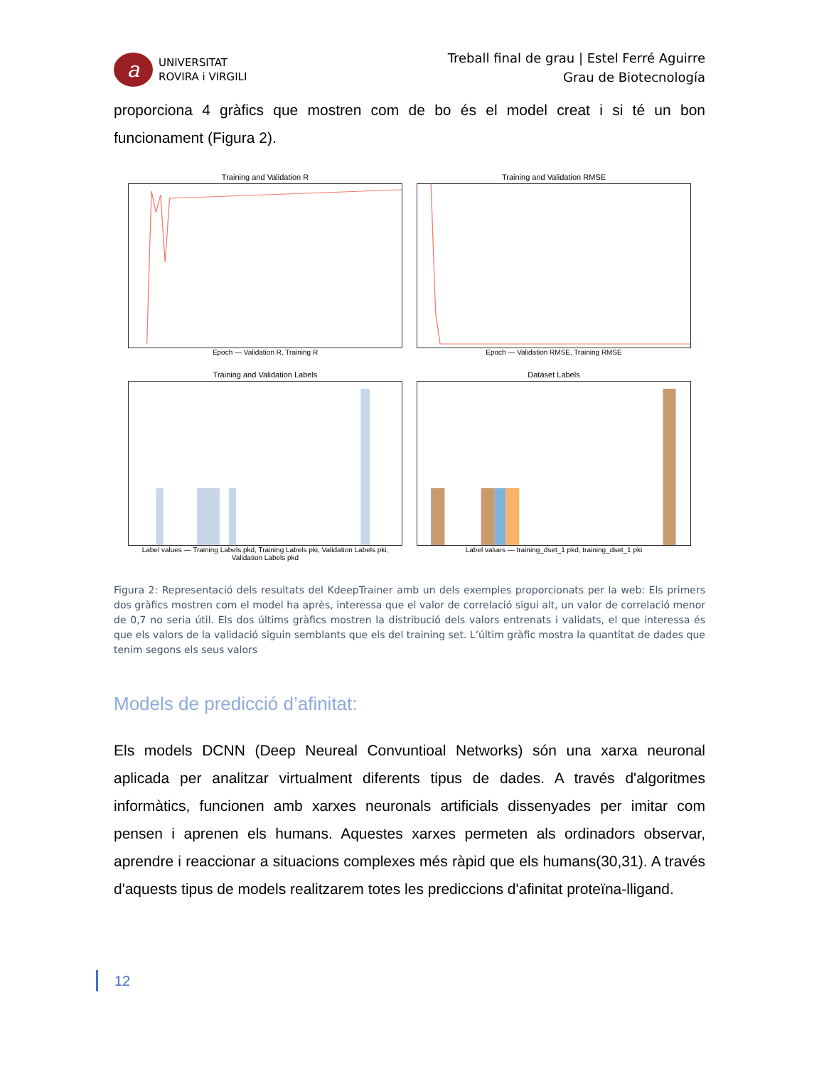a
UNIVERSITAT
ROVIRA i VIRGILI
Treball final de grau | Estel Ferré Aguirre
Grau de Biotecnología
proporciona 4 gràfics que mostren com de bo és el model creat i si té un bon funcionament (Figura 2).
Training and Validation R
Epoch — Validation R, Training R
Training and Validation RMSE
Epoch — Validation RMSE, Training RMSE
Training and Validation Labels
Label values — Training Labels pkd, Training Labels pki, Validation Labels pki, Validation Labels pkd
Dataset Labels
Label values — training_dset_1 pkd, training_dset_1 pki
Figura 2: Representació dels resultats del KdeepTrainer amb un dels exemples proporcionats per la web: Els primers dos gràfics mostren com el model ha après, interessa que el valor de correlació sigui alt, un valor de correlació menor de 0,7 no seria útil. Els dos últims gràfics mostren la distribució dels valors entrenats i validats, el que interessa és que els valors de la validació siguin semblants que els del training set. L’últim gràfic mostra la quantitat de dades que tenim segons els seus valors
Models de predicció d’afinitat:
Els models DCNN (Deep Neureal Convuntioal Networks) són una xarxa neuronal aplicada per analitzar virtualment diferents tipus de dades. A través d'algoritmes informàtics, funcionen amb xarxes neuronals artificials dissenyades per imitar com pensen i aprenen els humans. Aquestes xarxes permeten als ordinadors observar, aprendre i reaccionar a situacions complexes més ràpid que els humans(30,31). A través d'aquests tipus de models realitzarem totes les prediccions d'afinitat proteïna-lligand.
12